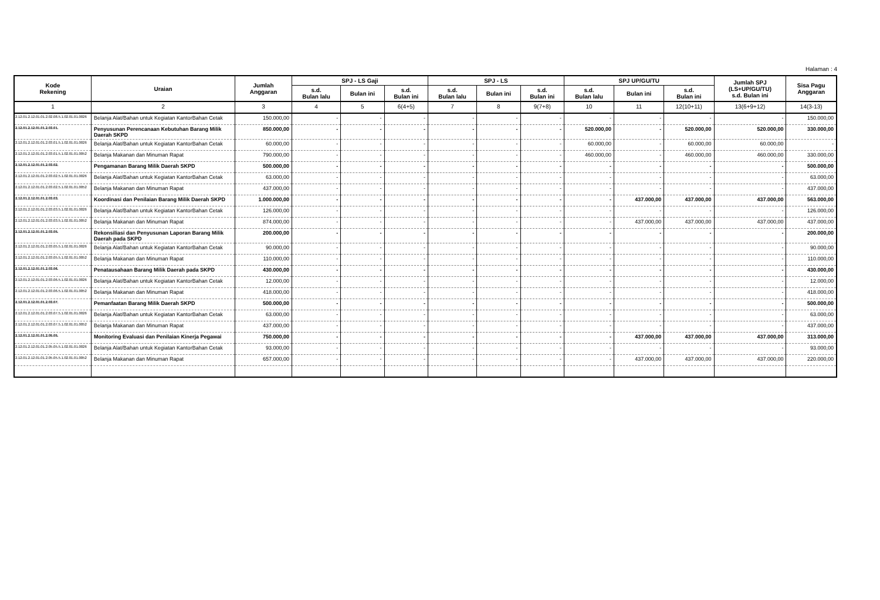Halaman : 4
| Kode Rekening | Uraian | Jumlah Anggaran | SPJ - LS Gaji | | | SPJ - LS | | | SPJ UP/GU/TU | | | Jumlah SPJ (LS+UP/GU/TU) s.d. Bulan ini | Sisa Pagu Anggaran |
| --- | --- | --- | --- | --- | --- | --- | --- | --- | --- | --- | --- | --- | --- |
| | | | s.d. Bulan lalu | Bulan ini | s.d. Bulan ini | s.d. Bulan lalu | Bulan ini | s.d. Bulan ini | s.d. Bulan lalu | Bulan ini | s.d. Bulan ini | | |
| 1 | 2 | 3 | 4 | 5 | 6(4+5) | 7 | 8 | 9(7+8) | 10 | 11 | 12(10+11) | 13(6+9+12) | 14(3-13) |
| 2.12.01.2.12.01.01.2.02.08.5.1.02.01.01.0026 | Belanja Alat/Bahan untuk Kegiatan KantorBahan Cetak | 150.000,00 | - | - | - | - | - | - | - | - | - | - | 150.000,00 |
| 2.12.01.2.12.01.01.2.03.01. | Penyusunan Perencanaan Kebutuhan Barang Milik Daerah SKPD | 850.000,00 | - | - | - | - | - | - | 520.000,00 | - | 520.000,00 | 520.000,00 | 330.000,00 |
| 2.12.01.2.12.01.01.2.03.01.5.1.02.01.01.0026 | Belanja Alat/Bahan untuk Kegiatan KantorBahan Cetak | 60.000,00 | - | - | - | - | - | - | 60.000,00 | - | 60.000,00 | 60.000,00 | - |
| 2.12.01.2.12.01.01.2.03.01.5.1.02.01.01.0052 | Belanja Makanan dan Minuman Rapat | 790.000,00 | - | - | - | - | - | - | 460.000,00 | - | 460.000,00 | 460.000,00 | 330.000,00 |
| 2.12.01.2.12.01.01.2.03.02. | Pengamanan Barang Milik Daerah SKPD | 500.000,00 | - | - | - | - | - | - | - | - | - | - | 500.000,00 |
| 2.12.01.2.12.01.01.2.03.02.5.1.02.01.01.0026 | Belanja Alat/Bahan untuk Kegiatan KantorBahan Cetak | 63.000,00 | - | - | - | - | - | - | - | - | - | - | 63.000,00 |
| 2.12.01.2.12.01.01.2.03.02.5.1.02.01.01.0052 | Belanja Makanan dan Minuman Rapat | 437.000,00 | - | - | - | - | - | - | - | - | - | - | 437.000,00 |
| 2.12.01.2.12.01.01.2.03.03. | Koordinasi dan Penilaian Barang Milik Daerah SKPD | 1.000.000,00 | - | - | - | - | - | - | - | 437.000,00 | 437.000,00 | 437.000,00 | 563.000,00 |
| 2.12.01.2.12.01.01.2.03.03.5.1.02.01.01.0026 | Belanja Alat/Bahan untuk Kegiatan KantorBahan Cetak | 126.000,00 | - | - | - | - | - | - | - | - | - | - | 126.000,00 |
| 2.12.01.2.12.01.01.2.03.03.5.1.02.01.01.0052 | Belanja Makanan dan Minuman Rapat | 874.000,00 | - | - | - | - | - | - | - | 437.000,00 | 437.000,00 | 437.000,00 | 437.000,00 |
| 2.12.01.2.12.01.01.2.03.05. | Rekonsiliasi dan Penyusunan Laporan Barang Milik Daerah pada SKPD | 200.000,00 | - | - | - | - | - | - | - | - | - | - | 200.000,00 |
| 2.12.01.2.12.01.01.2.03.05.5.1.02.01.01.0026 | Belanja Alat/Bahan untuk Kegiatan KantorBahan Cetak | 90.000,00 | - | - | - | - | - | - | - | - | - | - | 90.000,00 |
| 2.12.01.2.12.01.01.2.03.05.5.1.02.01.01.0052 | Belanja Makanan dan Minuman Rapat | 110.000,00 | - | - | - | - | - | - | - | - | - | - | 110.000,00 |
| 2.12.01.2.12.01.01.2.03.06. | Penatausahaan Barang Milik Daerah pada SKPD | 430.000,00 | - | - | - | - | - | - | - | - | - | - | 430.000,00 |
| 2.12.01.2.12.01.01.2.03.06.5.1.02.01.01.0026 | Belanja Alat/Bahan untuk Kegiatan KantorBahan Cetak | 12.000,00 | - | - | - | - | - | - | - | - | - | - | 12.000,00 |
| 2.12.01.2.12.01.01.2.03.06.5.1.02.01.01.0052 | Belanja Makanan dan Minuman Rapat | 418.000,00 | - | - | - | - | - | - | - | - | - | - | 418.000,00 |
| 2.12.01.2.12.01.01.2.03.07. | Pemanfaatan Barang Milik Daerah SKPD | 500.000,00 | - | - | - | - | - | - | - | - | - | - | 500.000,00 |
| 2.12.01.2.12.01.01.2.03.07.5.1.02.01.01.0026 | Belanja Alat/Bahan untuk Kegiatan KantorBahan Cetak | 63.000,00 | - | - | - | - | - | - | - | - | - | - | 63.000,00 |
| 2.12.01.2.12.01.01.2.03.07.5.1.02.01.01.0052 | Belanja Makanan dan Minuman Rapat | 437.000,00 | - | - | - | - | - | - | - | - | - | - | 437.000,00 |
| 2.12.01.2.12.01.01.2.05.05. | Monitoring Evaluasi dan Penilaian Kinerja Pegawai | 750.000,00 | - | - | - | - | - | - | - | 437.000,00 | 437.000,00 | 437.000,00 | 313.000,00 |
| 2.12.01.2.12.01.01.2.05.05.5.1.02.01.01.0026 | Belanja Alat/Bahan untuk Kegiatan KantorBahan Cetak | 93.000,00 | - | - | - | - | - | - | - | - | - | - | 93.000,00 |
| 2.12.01.2.12.01.01.2.05.05.5.1.02.01.01.0052 | Belanja Makanan dan Minuman Rapat | 657.000,00 | - | - | - | - | - | - | - | 437.000,00 | 437.000,00 | 437.000,00 | 220.000,00 |